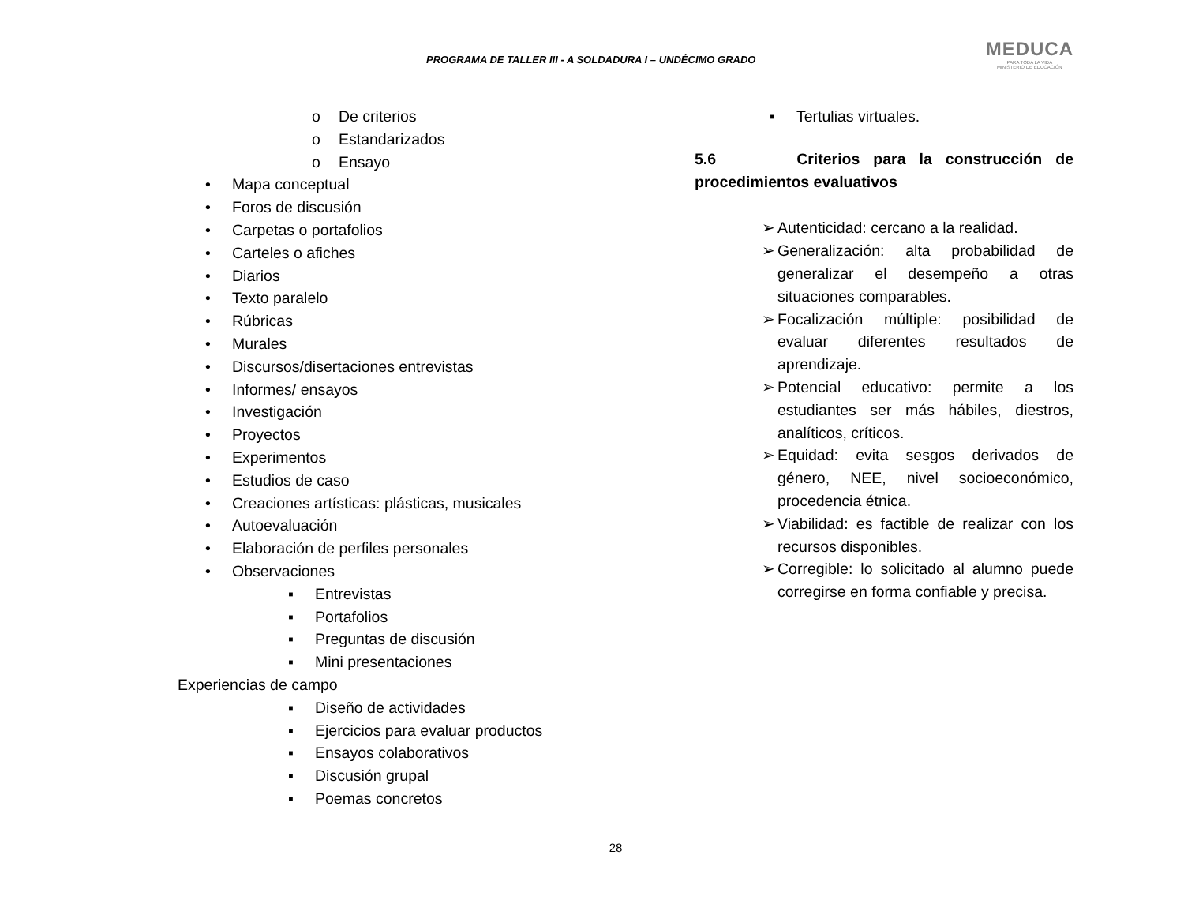PROGRAMA DE TALLER III - A SOLDADURA I – UNDÉCIMO GRADO
MEDUCA
PARA TODA LA VIDA
MINISTERIO DE EDUCACIÓN
o De criterios
o Estandarizados
o Ensayo
• Mapa conceptual
• Foros de discusión
• Carpetas o portafolios
• Carteles o afiches
• Diarios
• Texto paralelo
• Rúbricas
• Murales
• Discursos/disertaciones entrevistas
• Informes/ ensayos
• Investigación
• Proyectos
• Experimentos
• Estudios de caso
• Creaciones artísticas: plásticas, musicales
• Autoevaluación
• Elaboración de perfiles personales
• Observaciones
▪ Entrevistas
▪ Portafolios
▪ Preguntas de discusión
▪ Mini presentaciones
Experiencias de campo
▪ Diseño de actividades
▪ Ejercicios para evaluar productos
▪ Ensayos colaborativos
▪ Discusión grupal
▪ Poemas concretos
▪ Tertulias virtuales.
5.6 Criterios para la construcción de procedimientos evaluativos
➢ Autenticidad: cercano a la realidad.
➢ Generalización: alta probabilidad de generalizar el desempeño a otras situaciones comparables.
➢ Focalización múltiple: posibilidad de evaluar diferentes resultados de aprendizaje.
➢ Potencial educativo: permite a los estudiantes ser más hábiles, diestros, analíticos, críticos.
➢ Equidad: evita sesgos derivados de género, NEE, nivel socioeconómico, procedencia étnica.
➢ Viabilidad: es factible de realizar con los recursos disponibles.
➢ Corregible: lo solicitado al alumno puede corregirse en forma confiable y precisa.
28